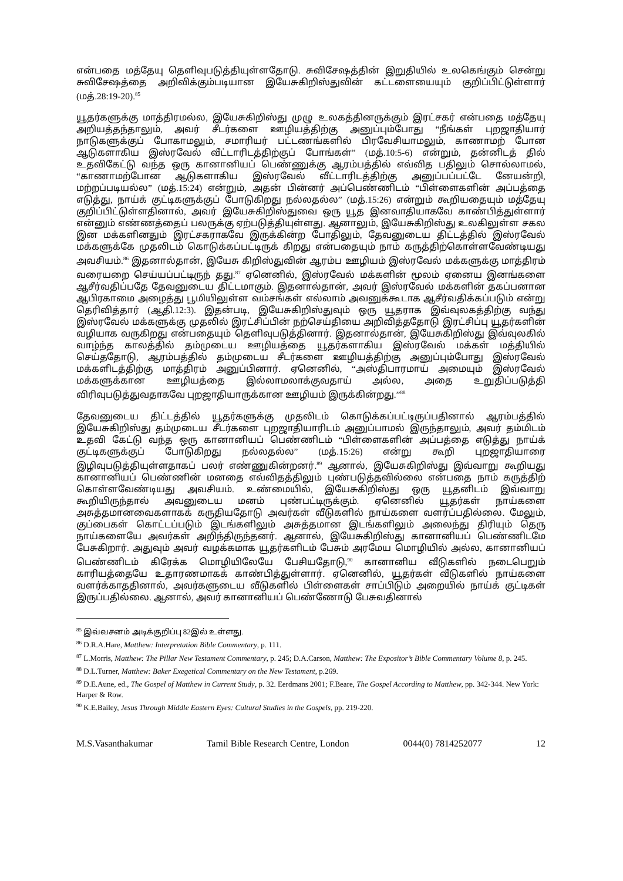என்பதை மத்தேயு தெளிவுபடுத்தியுள்ளதோடு. சுவிசேஷத்தின் இறுதியில் உலகெங்கும் சென்று சுவிசேஷத்தை அறிவிக்கும்படியான இயேசுகிறிஸ்துவின் கட்டளையையும் குறிப்பிட்டுள்ளார் (மத்.28:19-20).<sup>85</sup>
யூதர்களுக்கு மாத்திரமல்ல, இயேசுகிறிஸ்து முழு உலகத்தினருக்கும் இரட்சகர் என்பதை மத்தேயு அறியத்தந்தாலும், அவர் சீடர்களை ஊழியத்திற்கு அனுப்பும்போது “நீங்கள் புறஜாதியார் நாடுகளுக்குப் போகாமலும், சமாரியர் பட்டணங்களில் பிரவேசியாமலும், காணாமற் போன ஆடுகளாகிய இஸ்ரவேல் வீட்டாரிடத்திற்குப் போங்கள்” (மத்.10:5-6) என்றும், தன்னிடத் தில் உதவிகேட்டு வந்த ஒரு கானானியப் பெண்ணுக்கு ஆரம்பத்தில் எவ்வித பதிலும் சொல்லாமல், “காணாமற்போன ஆடுகளாகிய இஸ்ரவேல் வீட்டாரிடத்திற்கு அனுப்பப்பட்டே னேயன்றி, மற்றப்படியல்ல” (மத்.15:24) என்றும், அதன் பின்னர் அப்பெண்ணிடம் “பிள்ளைகளின் அப்பத்தை எடுத்து, நாய்க் குட்டிகளுக்குப் போடுகிறது நல்லதல்ல” (மத்.15:26) என்றும் கூறியதையும் மத்தேயு குறிப்பிட்டுள்ளதினால், அவர் இயேசுகிறிஸ்துவை ஒரு யூத இனவாதியாகவே காண்பித்துள்ளார் என்னும் எண்ணத்தைப் பலருக்கு ஏற்படுத்தியுள்ளது. ஆனாலும், இயேசுகிறிஸ்து உலகிலுள்ள சகல இன மக்களினதும் இரட்சகராகவே இருக்கின்ற போதிலும், தேவனுடைய திட்டத்தில் இஸ்ரவேல் மக்களுக்கே முதலிடம் கொடுக்கப்பட்டிருக் கிறது என்பதையும் நாம் கருத்திற்கொள்ளவேண்டியது அவசியம்.<sup>86</sup> இதனால்தான், இயேசு கிறிஸ்துவின் ஆரம்ப ஊழியம் இஸ்ரவேல் மக்களுக்கு மாத்திரம் வரையறை செய்யப்பட்டிருந் தது.<sup>87</sup> ஏனெனில், இஸ்ரவேல் மக்களின் மூலம் ஏனைய இனங்களை ஆசீர்வதிப்பதே தேவனுடைய திட்டமாகும். இதனால்தான், அவர் இஸ்ரவேல் மக்களின் தகப்பனான ஆபிரகாமை அழைத்து பூமியிலுள்ள வம்சங்கள் எல்லாம் அவனுக்கூடாக ஆசீர்வதிக்கப்படும் என்று தெரிவித்தார் (ஆதி.12:3). இதன்படி, இயேசுகிறிஸ்துவும் ஒரு யூதராக இவ்வுலகத்திற்கு வந்து இஸ்ரவேல் மக்களுக்கு முதலில் இரட்சிப்பின் நற்செய்தியை அறிவித்ததோடு இரட்சிப்பு யூதர்களின் வழியாக வருகிறது என்பதையும் தெளிவுபடுத்தினார். இதனால்தான், இயேசுகிறிஸ்து இவ்வுலகில் வாழ்ந்த காலத்தில் தம்முடைய ஊழியத்தை யூதர்களாகிய இஸ்ரவேல் மக்கள் மத்தியில் செய்ததோடு, ஆரம்பத்தில் தம்முடைய சீடர்களை ஊழியத்திற்கு அனுப்பும்போது இஸ்ரவேல் மக்களிடத்திற்கு மாத்திரம் அனுப்பினார். ஏனெனில், “அஸ்திபாரமாய் அமையும் இஸ்ரவேல் மக்களுக்கான ஊழியத்தை இல்லாமலாக்குவதாய் அல்ல, அதை உறுதிப்படுத்தி விரிவுபடுத்துவதாகவே புறஜாதியாருக்கான ஊழியம் இருக்கின்றது.”<sup>88</sup>
தேவனுடைய திட்டத்தில் யூதர்களுக்கு முதலிடம் கொடுக்கப்பட்டிருப்பதினால் ஆரம்பத்தில் இயேசுகிறிஸ்து தம்முடைய சீடர்களை புறஜாதியாரிடம் அனுப்பாமல் இருந்தாலும், அவர் தம்மிடம் உதவி கேட்டு வந்த ஒரு கானானியப் பெண்ணிடம் “பிள்ளைகளின் அப்பத்தை எடுத்து நாய்க் குட்டிகளுக்குப் போடுகிறது நல்லதல்ல” (மத்.15:26) என்று கூறி புறஜாதியாரை இழிவுபடுத்தியுள்ளதாகப் பலர் எண்ணுகின்றனர்.<sup>89</sup> ஆனால், இயேசுகிறிஸ்து இவ்வாறு கூறியது கானானியப் பெண்ணின் மனதை எவ்விதத்திலும் புண்படுத்தவில்லை என்பதை நாம் கருத்திற் கொள்ளவேண்டியது அவசியம். உண்மையில், இயேசுகிறிஸ்து ஒரு யூதனிடம் இவ்வாறு கூறியிருந்தால் அவனுடைய மனம் புண்பட்டிருக்கும். ஏனெனில் யூதர்கள் நாய்களை அசுத்தமானவைகளாகக் கருதியதோடு அவர்கள் வீடுகளில் நாய்களை வளர்ப்பதில்லை. மேலும், குப்பைகள் கொட்டப்படும் இடங்களிலும் அசுத்தமான இடங்களிலும் அலைந்து திரியும் தெரு நாய்களையே அவர்கள் அறிந்திருந்தனர். ஆனால், இயேசுகிறிஸ்து கானானியப் பெண்ணிடமே பேசுகிறார். அதுவும் அவர் வழக்கமாக யூதர்களிடம் பேசும் அரமேய மொழியில் அல்ல, கானானியப் பெண்ணிடம் கிரேக்க மொழியிலேயே பேசியதோடு,<sup>90</sup> கானானிய வீடுகளில் நடைபெறும் காரியத்தையே உதாரணமாகக் காண்பித்துள்ளார். ஏனெனில், யூதர்கள் வீடுகளில் நாய்களை வளர்க்காததினால், அவர்களுடைய வீடுகளில் பிள்ளைகள் சாப்பிடும் அறையில் நாய்க் குட்டிகள் இருப்பதில்லை. ஆனால், அவர் கானானியப் பெண்ணோடு பேசுவதினால்
<sup>85</sup> இவ்வசனம் அடிக்குறிப்பு 82இல் உள்ளது.
<sup>86</sup> D.R.A.Hare, Matthew: Interpretation Bible Commentary, p. 111.
<sup>87</sup> L.Morris, Matthew: The Pillar New Testament Commentary, p. 245; D.A.Carson, Matthew: The Expositor’s Bible Commentary Volume 8, p. 245.
<sup>88</sup> D.L.Turner, Matthew: Baker Exegetical Commentary on the New Testament, p.269.
<sup>89</sup> D.E.Aune, ed., The Gospel of Matthew in Current Study, p. 32. Eerdmans 2001; F.Beare, The Gospel According to Matthew, pp. 342-344. New York: Harper & Row.
<sup>90</sup> K.E.Bailey, Jesus Through Middle Eastern Eyes: Cultural Studies in the Gospels, pp. 219-220.
M.S.Vasanthakumar Tamil Bible Research Centre, London 0044(0) 7814252077 12